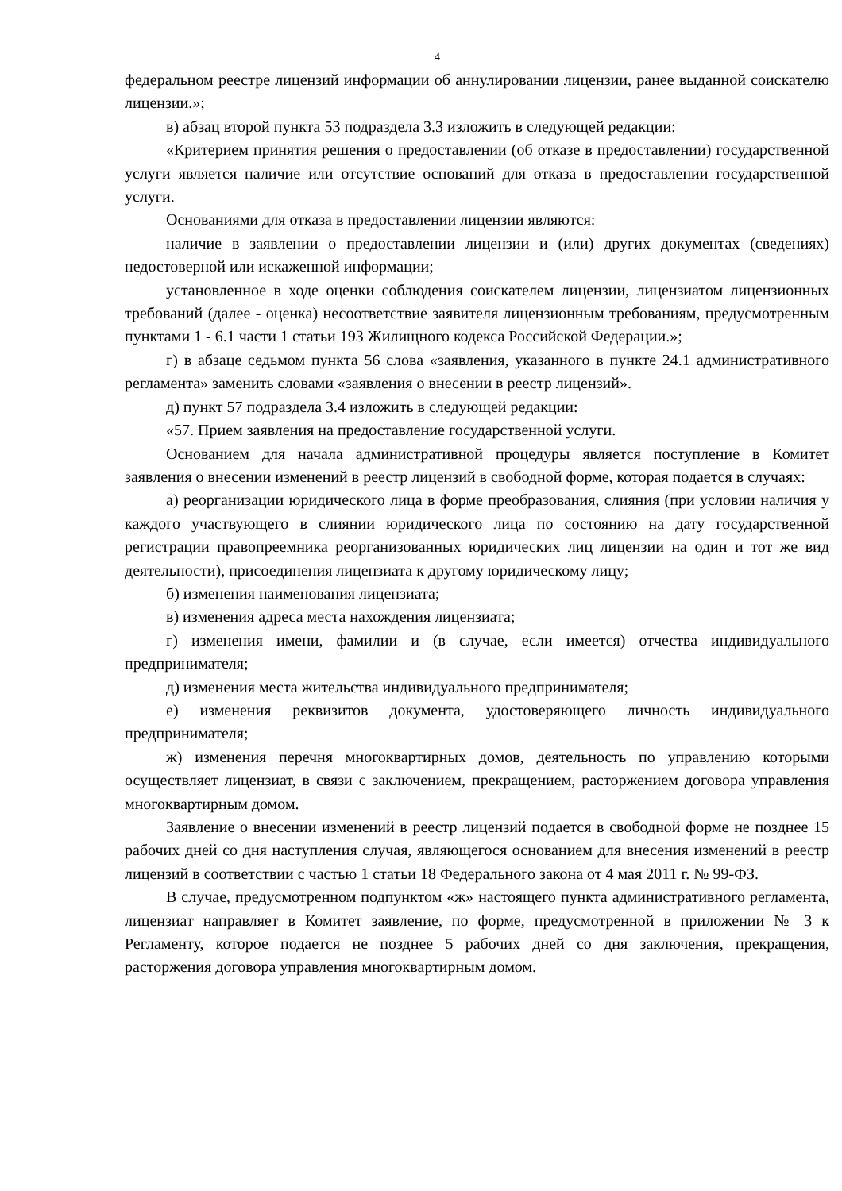4
федеральном реестре лицензий информации об аннулировании лицензии, ранее выданной соискателю лицензии.»;
в) абзац второй пункта 53 подраздела 3.3 изложить в следующей редакции:
«Критерием принятия решения о предоставлении (об отказе в предоставлении) государственной услуги является наличие или отсутствие оснований для отказа в предоставлении государственной услуги.
Основаниями для отказа в предоставлении лицензии являются:
наличие в заявлении о предоставлении лицензии и (или) других документах (сведениях) недостоверной или искаженной информации;
установленное в ходе оценки соблюдения соискателем лицензии, лицензиатом лицензионных требований (далее - оценка) несоответствие заявителя лицензионным требованиям, предусмотренным пунктами 1 - 6.1 части 1 статьи 193 Жилищного кодекса Российской Федерации.»;
г) в абзаце седьмом пункта 56 слова «заявления, указанного в пункте 24.1 административного регламента» заменить словами «заявления о внесении в реестр лицензий».
д) пункт 57 подраздела 3.4 изложить в следующей редакции:
«57. Прием заявления на предоставление государственной услуги.
Основанием для начала административной процедуры является поступление в Комитет заявления о внесении изменений в реестр лицензий в свободной форме, которая подается в случаях:
а) реорганизации юридического лица в форме преобразования, слияния (при условии наличия у каждого участвующего в слиянии юридического лица по состоянию на дату государственной регистрации правопреемника реорганизованных юридических лиц лицензии на один и тот же вид деятельности), присоединения лицензиата к другому юридическому лицу;
б) изменения наименования лицензиата;
в) изменения адреса места нахождения лицензиата;
г) изменения имени, фамилии и (в случае, если имеется) отчества индивидуального предпринимателя;
д) изменения места жительства индивидуального предпринимателя;
е) изменения реквизитов документа, удостоверяющего личность индивидуального предпринимателя;
ж) изменения перечня многоквартирных домов, деятельность по управлению которыми осуществляет лицензиат, в связи с заключением, прекращением, расторжением договора управления многоквартирным домом.
Заявление о внесении изменений в реестр лицензий подается в свободной форме не позднее 15 рабочих дней со дня наступления случая, являющегося основанием для внесения изменений в реестр лицензий в соответствии с частью 1 статьи 18 Федерального закона от 4 мая 2011 г. № 99-ФЗ.
В случае, предусмотренном подпунктом «ж» настоящего пункта административного регламента, лицензиат направляет в Комитет заявление, по форме, предусмотренной в приложении № 3 к Регламенту, которое подается не позднее 5 рабочих дней со дня заключения, прекращения, расторжения договора управления многоквартирным домом.